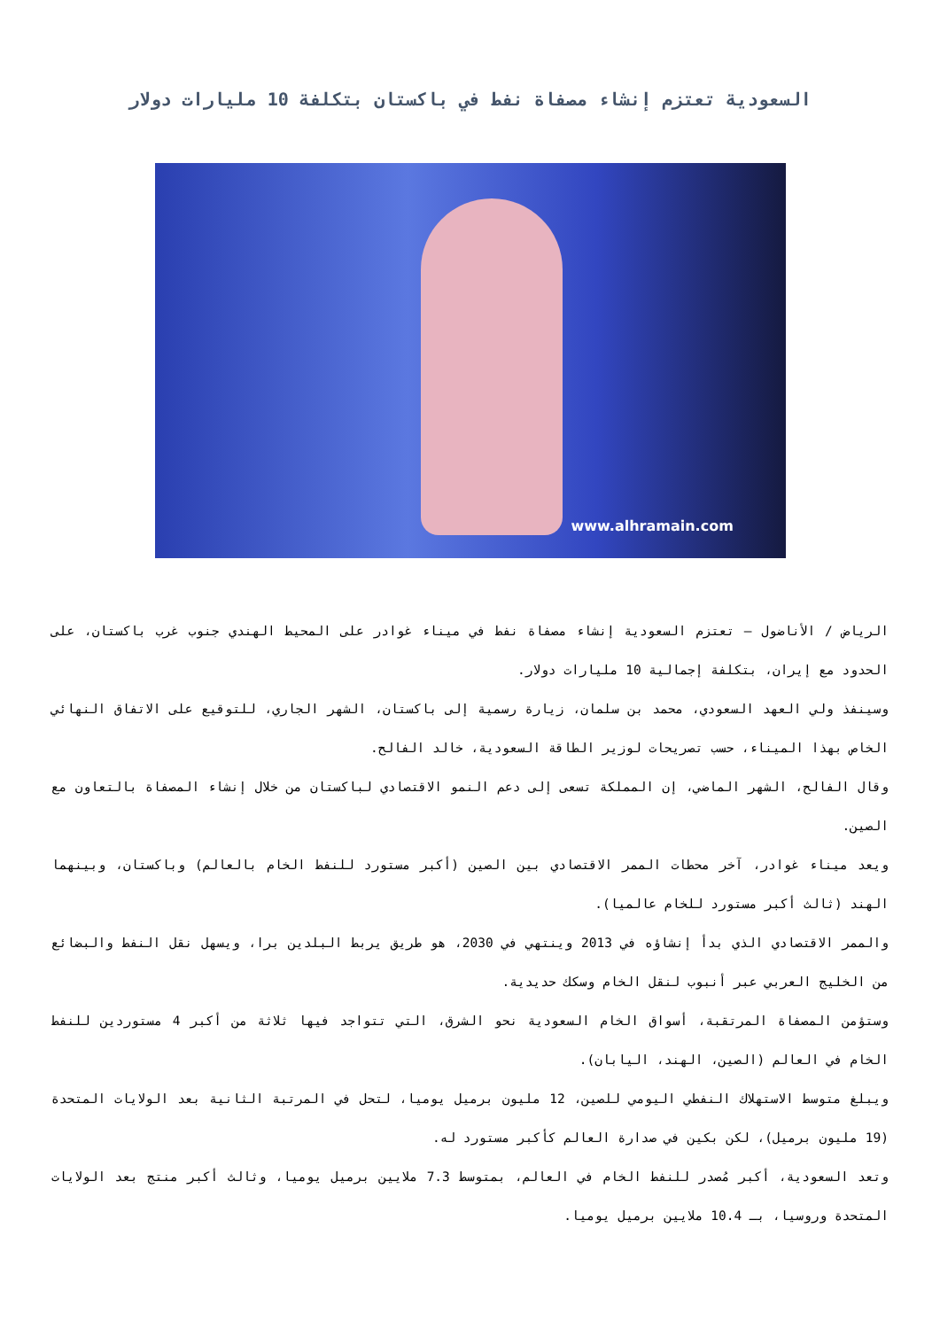السعودية تعتزم إنشاء مصفاة نفط في باكستان بتكلفة 10 مليارات دولار
www.alhramain.com
الرياض / الأناضول – تعتزم السعودية إنشاء مصفاة نفط في ميناء غوادر على المحيط الهندي جنوب غرب باكستان، على الحدود مع إيران، بتكلفة إجمالية 10 مليارات دولار.
وسينفذ ولي العهد السعودي، محمد بن سلمان، زيارة رسمية إلى باكستان، الشهر الجاري، للتوقيع على الاتفاق النهائي الخاص بهذا الميناء، حسب تصريحات لوزير الطاقة السعودية، خالد الفالح.
وقال الفالح، الشهر الماضي، إن المملكة تسعى إلى دعم النمو الاقتصادي لباكستان من خلال إنشاء المصفاة بالتعاون مع الصين.
ويعد ميناء غوادر، آخر محطات الممر الاقتصادي بين الصين (أكبر مستورد للنفط الخام بالعالم) وباكستان، وبينهما الهند (ثالث أكبر مستورد للخام عالميا).
والممر الاقتصادي الذي بدأ إنشاؤه في 2013 وينتهي في 2030، هو طريق يربط البلدين برا، ويسهل نقل النفط والبضائع من الخليج العربي عبر أنبوب لنقل الخام وسكك حديدية.
وستؤمن المصفاة المرتقبة، أسواق الخام السعودية نحو الشرق، التي تتواجد فيها ثلاثة من أكبر 4 مستوردين للنفط الخام في العالم (الصين، الهند، اليابان).
ويبلغ متوسط الاستهلاك النفطي اليومي للصين، 12 مليون برميل يوميا، لتحل في المرتبة الثانية بعد الولايات المتحدة (19 مليون برميل)، لكن بكين في صدارة العالم كأكبر مستورد له.
وتعد السعودية، أكبر مُصدر للنفط الخام في العالم، بمتوسط 7.3 ملايين برميل يوميا، وثالث أكبر منتج بعد الولايات المتحدة وروسيا، بـ 10.4 ملايين برميل يوميا.